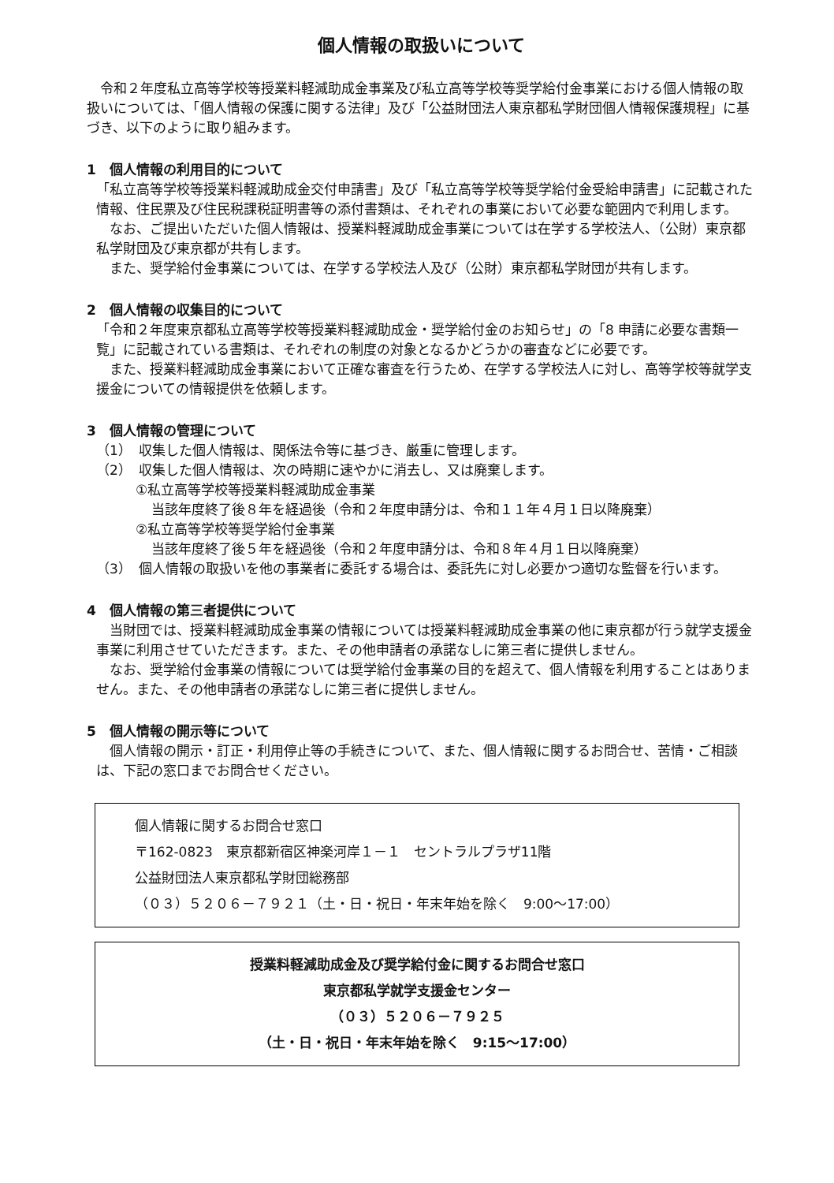個人情報の取扱いについて
令和２年度私立高等学校等授業料軽減助成金事業及び私立高等学校等奨学給付金事業における個人情報の取扱いについては、「個人情報の保護に関する法律」及び「公益財団法人東京都私学財団個人情報保護規程」に基づき、以下のように取り組みます。
1　個人情報の利用目的について
「私立高等学校等授業料軽減助成金交付申請書」及び「私立高等学校等奨学給付金受給申請書」に記載された情報、住民票及び住民税課税証明書等の添付書類は、それぞれの事業において必要な範囲内で利用します。
なお、ご提出いただいた個人情報は、授業料軽減助成金事業については在学する学校法人、（公財）東京都私学財団及び東京都が共有します。
また、奨学給付金事業については、在学する学校法人及び（公財）東京都私学財団が共有します。
2　個人情報の収集目的について
「令和２年度東京都私立高等学校等授業料軽減助成金・奨学給付金のお知らせ」の「8 申請に必要な書類一覧」に記載されている書類は、それぞれの制度の対象となるかどうかの審査などに必要です。
また、授業料軽減助成金事業において正確な審査を行うため、在学する学校法人に対し、高等学校等就学支援金についての情報提供を依頼します。
3　個人情報の管理について
（1）　収集した個人情報は、関係法令等に基づき、厳重に管理します。
（2）　収集した個人情報は、次の時期に速やかに消去し、又は廃棄します。
①私立高等学校等授業料軽減助成金事業
当該年度終了後８年を経過後（令和２年度申請分は、令和１１年４月１日以降廃棄）
②私立高等学校等奨学給付金事業
当該年度終了後５年を経過後（令和２年度申請分は、令和８年４月１日以降廃棄）
（3）　個人情報の取扱いを他の事業者に委託する場合は、委託先に対し必要かつ適切な監督を行います。
4　個人情報の第三者提供について
当財団では、授業料軽減助成金事業の情報については授業料軽減助成金事業の他に東京都が行う就学支援金事業に利用させていただきます。また、その他申請者の承諾なしに第三者に提供しません。
なお、奨学給付金事業の情報については奨学給付金事業の目的を超えて、個人情報を利用することはありません。また、その他申請者の承諾なしに第三者に提供しません。
5　個人情報の開示等について
個人情報の開示・訂正・利用停止等の手続きについて、また、個人情報に関するお問合せ、苦情・ご相談は、下記の窓口までお問合せください。
個人情報に関するお問合せ窓口
〒162-0823　東京都新宿区神楽河岸１－１　セントラルプラザ11階
公益財団法人東京都私学財団総務部
（０３）５２０６－７９２１（土・日・祝日・年末年始を除く　9:00～17:00）
授業料軽減助成金及び奨学給付金に関するお問合せ窓口
東京都私学就学支援金センター
（０３）５２０６－７９２５
（土・日・祝日・年末年始を除く　9:15～17:00）